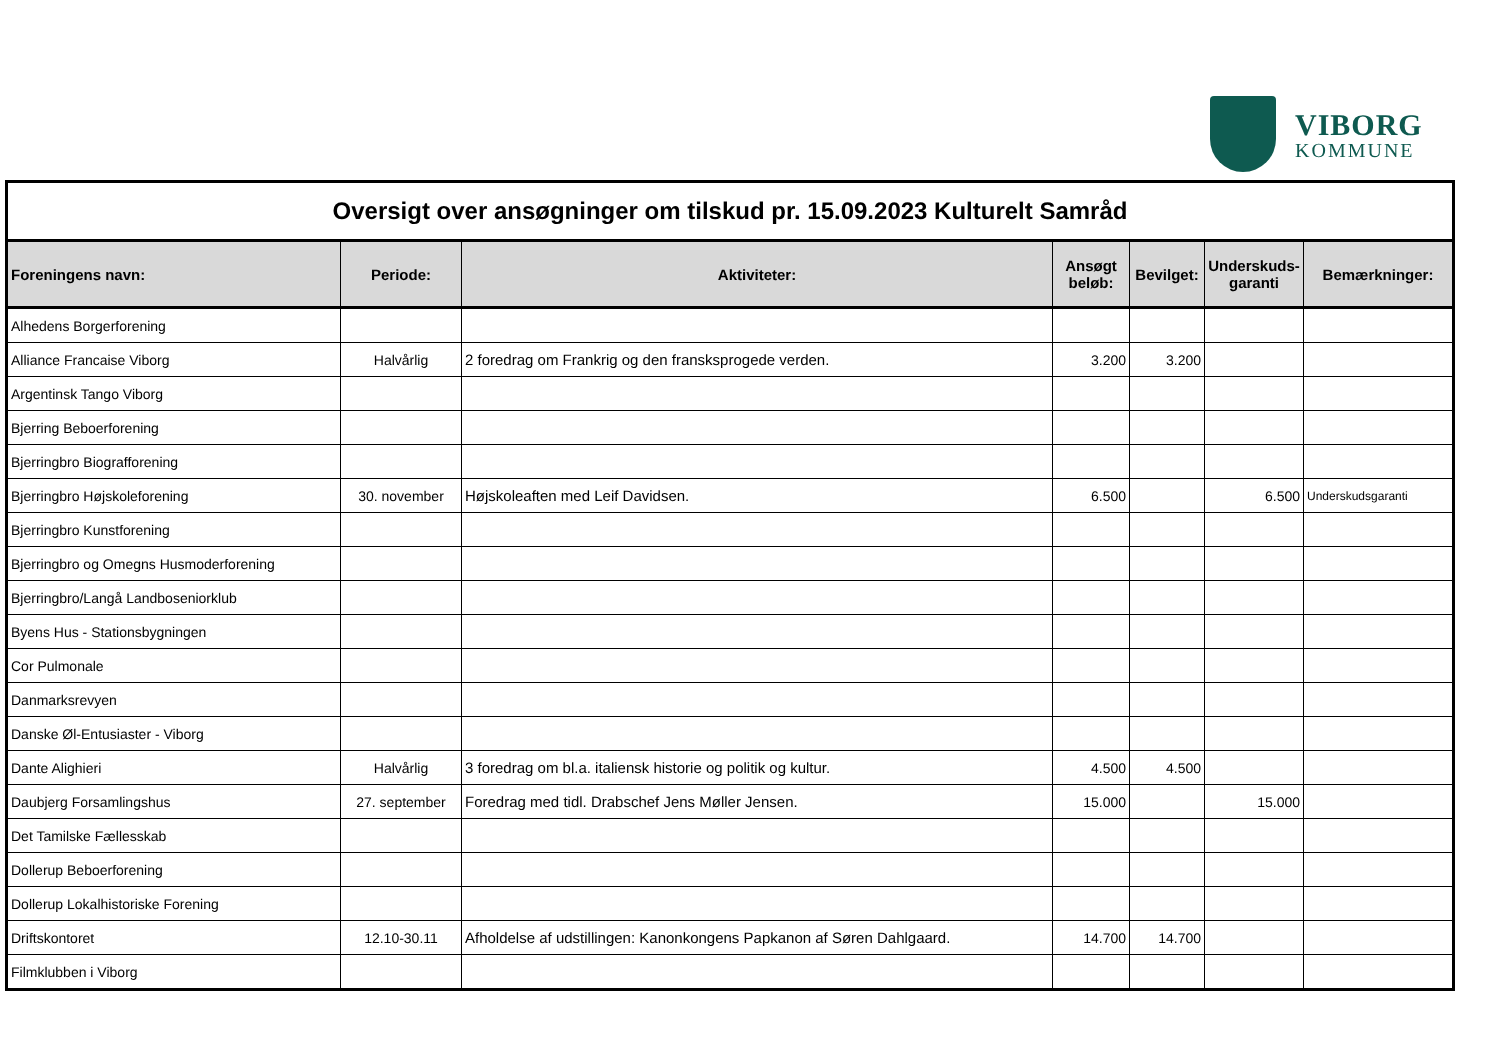VIBORG
KOMMUNE
| Oversigt over ansøgninger om tilskud pr. 15.09.2023 Kulturelt Samråd | | | | | | |
| Foreningens navn: | Periode: | Aktiviteter: | Ansøgt beløb: | Bevilget: | Underskuds-garanti | Bemærkninger: |
| Alhedens Borgerforening | | | | | | |
| Alliance Francaise Viborg | Halvårlig | 2 foredrag om Frankrig og den fransksprogede verden. | 3.200 | 3.200 | | |
| Argentinsk Tango Viborg | | | | | | |
| Bjerring Beboerforening | | | | | | |
| Bjerringbro Biografforening | | | | | | |
| Bjerringbro Højskoleforening | 30. november | Højskoleaften med Leif Davidsen. | 6.500 | | 6.500 | Underskudsgaranti |
| Bjerringbro Kunstforening | | | | | | |
| Bjerringbro og Omegns Husmoderforening | | | | | | |
| Bjerringbro/Langå Landboseniorklub | | | | | | |
| Byens Hus - Stationsbygningen | | | | | | |
| Cor Pulmonale | | | | | | |
| Danmarksrevyen | | | | | | |
| Danske Øl-Entusiaster - Viborg | | | | | | |
| Dante Alighieri | Halvårlig | 3 foredrag om bl.a. italiensk historie og politik og kultur. | 4.500 | 4.500 | | |
| Daubjerg Forsamlingshus | 27. september | Foredrag med tidl. Drabschef Jens Møller Jensen. | 15.000 | | 15.000 | |
| Det Tamilske Fællesskab | | | | | | |
| Dollerup Beboerforening | | | | | | |
| Dollerup Lokalhistoriske Forening | | | | | | |
| Driftskontoret | 12.10-30.11 | Afholdelse af udstillingen: Kanonkongens Papkanon af Søren Dahlgaard. | 14.700 | 14.700 | | |
| Filmklubben i Viborg | | | | | | |